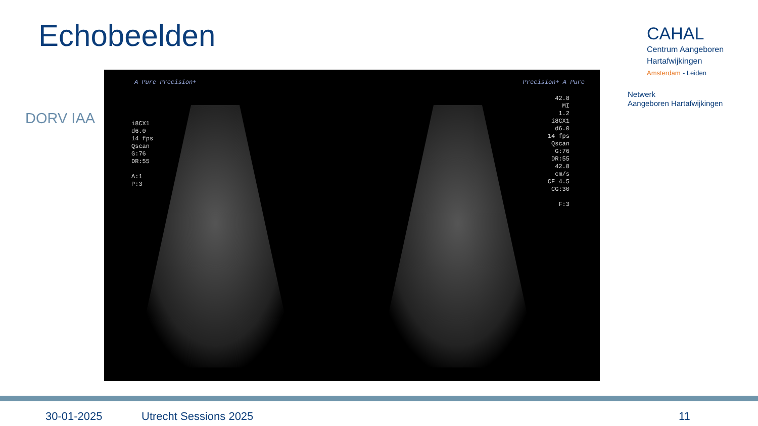Echobeelden
DORV IAA
A Pure Precision+ Precision+ A Pure
i8CX1
d6.0
14 fps
Qscan
G:76
DR:55
A:1
P:3
42.8
MI
1.2
i8CX1
d6.0
14 fps
Qscan
G:76
DR:55
42.8
cm/s
CF 4.5
CG:30
F:3
CAHAL
Centrum Aangeboren
Hartafwijkingen
Amsterdam - Leiden
Netwerk
Aangeboren Hartafwijkingen
30-01-2025 Utrecht Sessions 2025 11